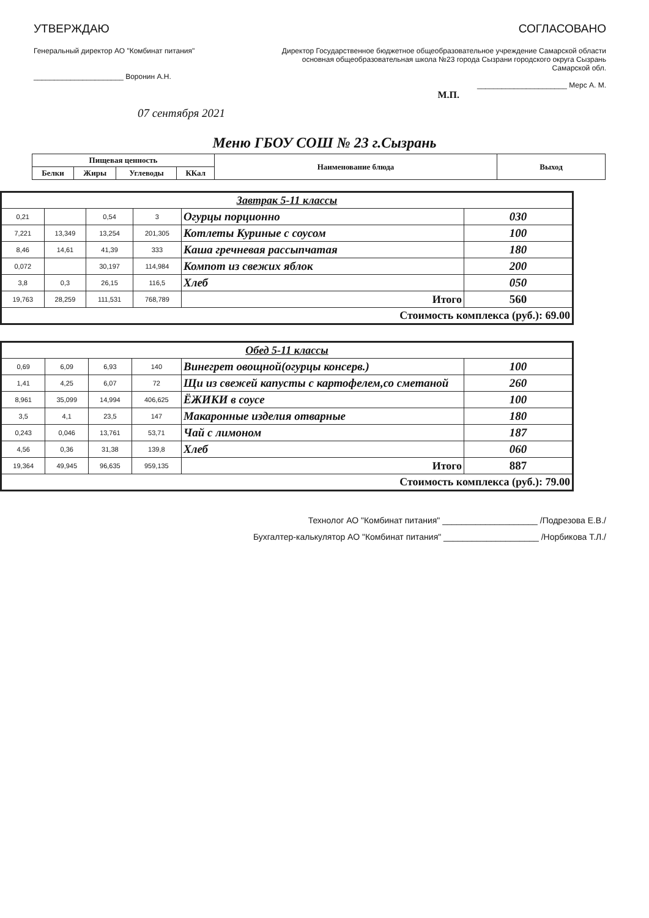УТВЕРЖДАЮ
Генеральный директор АО "Комбинат питания"
______________________ Воронин А.Н.
СОГЛАСОВАНО
Директор Государственное бюджетное общеобразовательное учреждение Самарской области основная общеобразовательная школа №23 города Сызрани городского округа Сызрань Самарской обл.
______________________ Мерс А. М.
М.П.
07 сентября 2021
Меню ГБОУ СОШ № 23 г.Сызрань
| Пищевая ценность | | | | Наименование блюда | Выход |
| --- | --- | --- | --- | --- | --- |
| Белки | Жиры | Углеводы | ККал | | |
| Завтрак 5-11 классы | | | | | |
| 0,21 | | 0,54 | 3 | Огурцы порционно | 030 |
| 7,221 | 13,349 | 13,254 | 201,305 | Котлеты Куриные с соусом | 100 |
| 8,46 | 14,61 | 41,39 | 333 | Каша гречневая рассыпчатая | 180 |
| 0,072 | | 30,197 | 114,984 | Компот из свежих яблок | 200 |
| 3,8 | 0,3 | 26,15 | 116,5 | Хлеб | 050 |
| 19,763 | 28,259 | 111,531 | 768,789 | Итого | 560 |
| Стоимость комплекса (руб.): 69.00 | | | | | |
| Обед 5-11 классы | | | | | |
| 0,69 | 6,09 | 6,93 | 140 | Винегрет овощной(огурцы консерв.) | 100 |
| 1,41 | 4,25 | 6,07 | 72 | Щи из свежей капусты с картофелем,со сметаной | 260 |
| 8,961 | 35,099 | 14,994 | 406,625 | ЁЖИКИ в соусе | 100 |
| 3,5 | 4,1 | 23,5 | 147 | Макаронные изделия отварные | 180 |
| 0,243 | 0,046 | 13,761 | 53,71 | Чай с лимоном | 187 |
| 4,56 | 0,36 | 31,38 | 139,8 | Хлеб | 060 |
| 19,364 | 49,945 | 96,635 | 959,135 | Итого | 887 |
| Стоимость комплекса (руб.): 79.00 | | | | | |
Технолог АО "Комбинат питания" ____________________ /Подрезова Е.В./
Бухгалтер-калькулятор АО "Комбинат питания" ____________________ /Норбикова Т.Л./